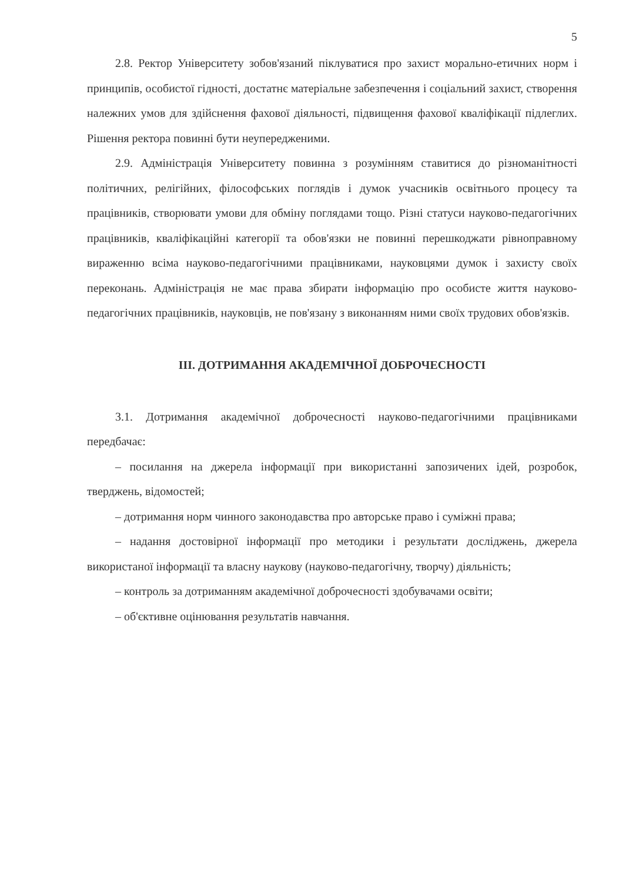5
2.8. Ректор Університету зобов'язаний піклуватися про захист морально-етичних норм і принципів, особистої гідності, достатнє матеріальне забезпечення і соціальний захист, створення належних умов для здійснення фахової діяльності, підвищення фахової кваліфікації підлеглих. Рішення ректора повинні бути неупередженими.
2.9. Адміністрація Університету повинна з розумінням ставитися до різноманітності політичних, релігійних, філософських поглядів і думок учасників освітнього процесу та працівників, створювати умови для обміну поглядами тощо. Різні статуси науково-педагогічних працівників, кваліфікаційні категорії та обов'язки не повинні перешкоджати рівноправному вираженню всіма науково-педагогічними працівниками, науковцями думок і захисту своїх переконань. Адміністрація не має права збирати інформацію про особисте життя науково-педагогічних працівників, науковців, не пов'язану з виконанням ними своїх трудових обов'язків.
ІІІ. ДОТРИМАННЯ АКАДЕМІЧНОЇ ДОБРОЧЕСНОСТІ
3.1. Дотримання академічної доброчесності науково-педагогічними працівниками передбачає:
– посилання на джерела інформації при використанні запозичених ідей, розробок, тверджень, відомостей;
– дотримання норм чинного законодавства про авторське право і суміжні права;
– надання достовірної інформації про методики і результати досліджень, джерела використаної інформації та власну наукову (науково-педагогічну, творчу) діяльність;
– контроль за дотриманням академічної доброчесності здобувачами освіти;
– об'єктивне оцінювання результатів навчання.